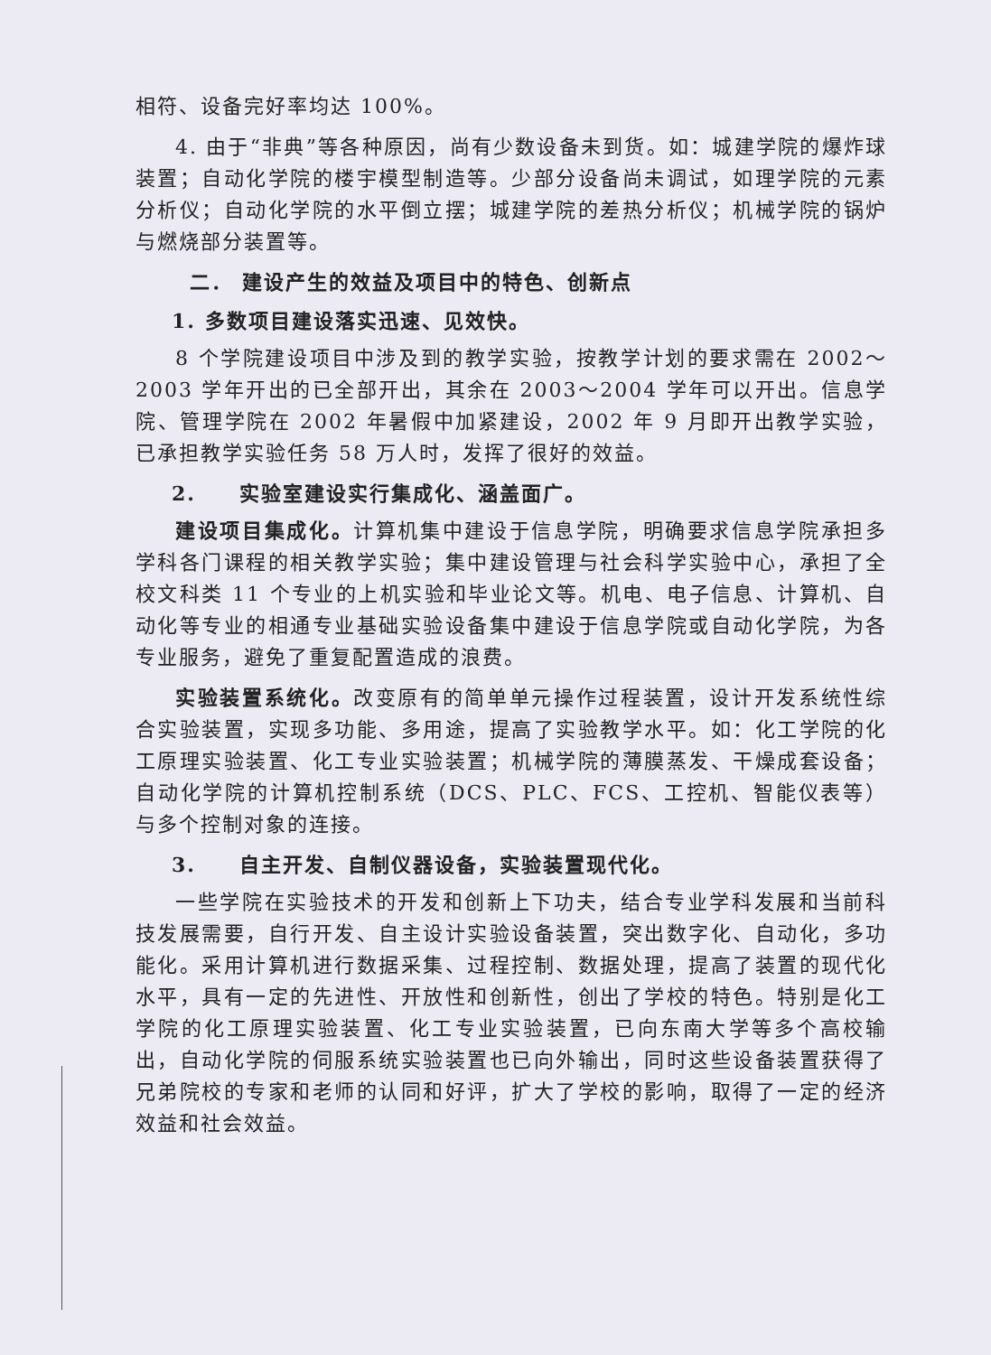相符、设备完好率均达 100%。
4. 由于“非典”等各种原因，尚有少数设备未到货。如：城建学院的爆炸球装置；自动化学院的楼宇模型制造等。少部分设备尚未调试，如理学院的元素分析仪；自动化学院的水平倒立摆；城建学院的差热分析仪；机械学院的锅炉与燃烧部分装置等。
二． 建设产生的效益及项目中的特色、创新点
1. 多数项目建设落实迅速、见效快。
8 个学院建设项目中涉及到的教学实验，按教学计划的要求需在 2002～2003 学年开出的已全部开出，其余在 2003～2004 学年可以开出。信息学院、管理学院在 2002 年暑假中加紧建设，2002 年 9 月即开出教学实验，已承担教学实验任务 58 万人时，发挥了很好的效益。
2. 实验室建设实行集成化、涵盖面广。
建设项目集成化。计算机集中建设于信息学院，明确要求信息学院承担多学科各门课程的相关教学实验；集中建设管理与社会科学实验中心，承担了全校文科类 11 个专业的上机实验和毕业论文等。机电、电子信息、计算机、自动化等专业的相通专业基础实验设备集中建设于信息学院或自动化学院，为各专业服务，避免了重复配置造成的浪费。
实验装置系统化。改变原有的简单单元操作过程装置，设计开发系统性综合实验装置，实现多功能、多用途，提高了实验教学水平。如：化工学院的化工原理实验装置、化工专业实验装置；机械学院的薄膜蒸发、干燥成套设备；自动化学院的计算机控制系统（DCS、PLC、FCS、工控机、智能仪表等）与多个控制对象的连接。
3. 自主开发、自制仪器设备，实验装置现代化。
一些学院在实验技术的开发和创新上下功夫，结合专业学科发展和当前科技发展需要，自行开发、自主设计实验设备装置，突出数字化、自动化，多功能化。采用计算机进行数据采集、过程控制、数据处理，提高了装置的现代化水平，具有一定的先进性、开放性和创新性，创出了学校的特色。特别是化工学院的化工原理实验装置、化工专业实验装置，已向东南大学等多个高校输出，自动化学院的伺服系统实验装置也已向外输出，同时这些设备装置获得了兄弟院校的专家和老师的认同和好评，扩大了学校的影响，取得了一定的经济效益和社会效益。